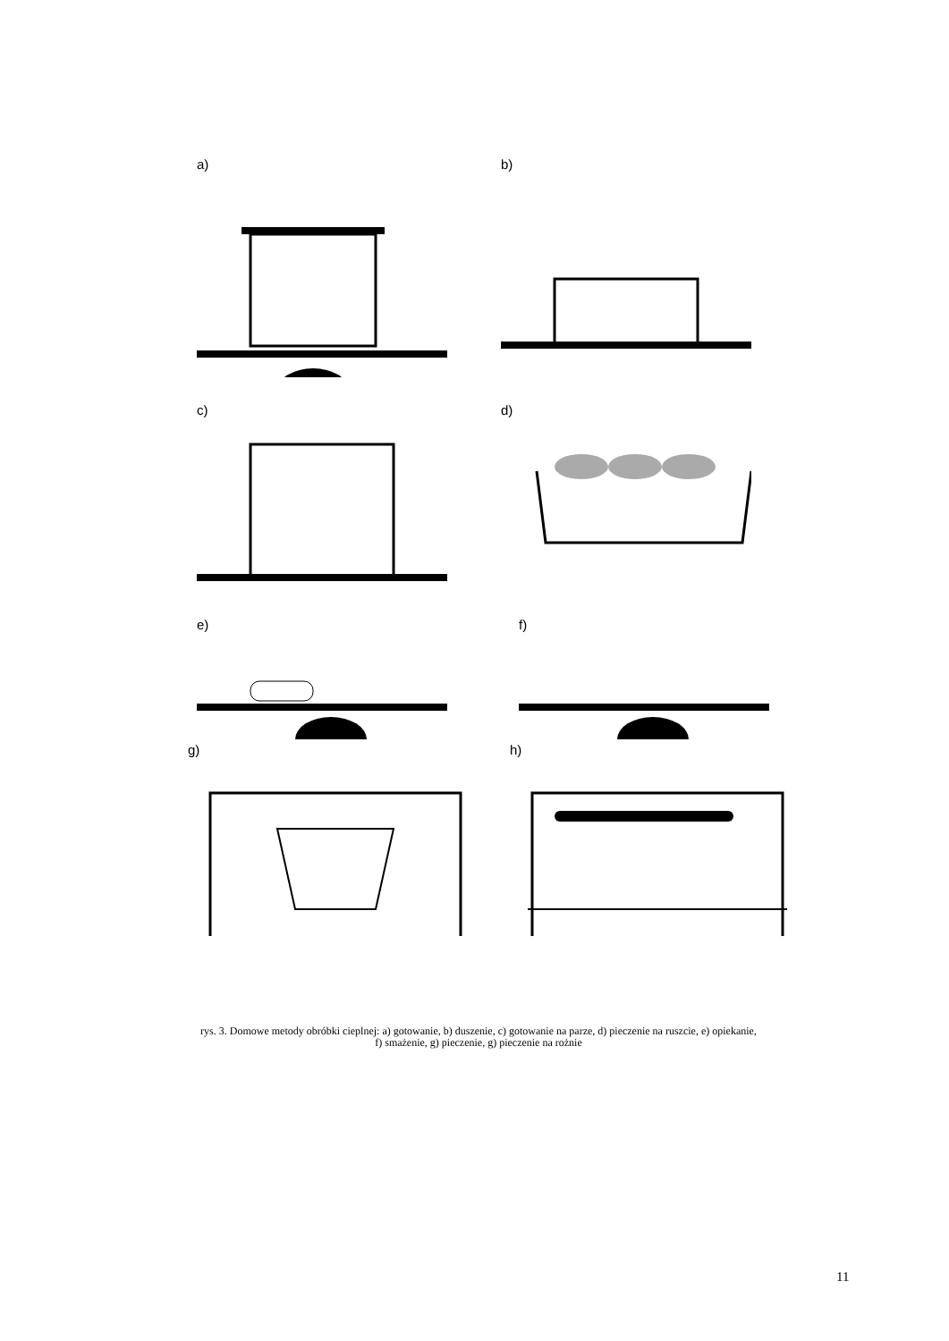a) b)
c) d)
e) f)
g) h)
rys. 3. Domowe metody obróbki cieplnej: a) gotowanie, b) duszenie, c) gotowanie na parze, d) pieczenie na ruszcie, e) opiekanie, f) smażenie, g) pieczenie, g) pieczenie na rożnie
11